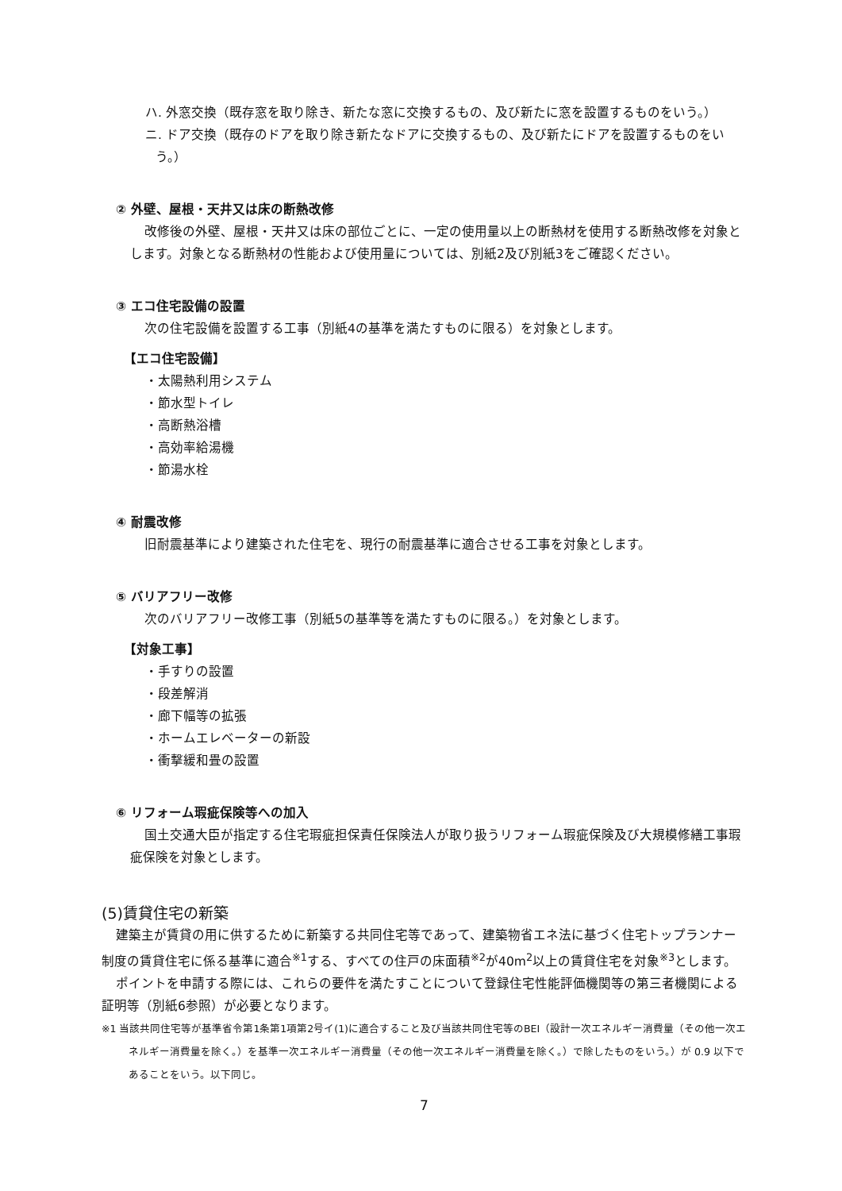ハ. 外窓交換（既存窓を取り除き、新たな窓に交換するもの、及び新たに窓を設置するものをいう。）
ニ. ドア交換（既存のドアを取り除き新たなドアに交換するもの、及び新たにドアを設置するものをい
う。）
② 外壁、屋根・天井又は床の断熱改修
改修後の外壁、屋根・天井又は床の部位ごとに、一定の使用量以上の断熱材を使用する断熱改修を対象とします。対象となる断熱材の性能および使用量については、別紙2及び別紙3をご確認ください。
③ エコ住宅設備の設置
次の住宅設備を設置する工事（別紙4の基準を満たすものに限る）を対象とします。
【エコ住宅設備】
・太陽熱利用システム
・節水型トイレ
・高断熱浴槽
・高効率給湯機
・節湯水栓
④ 耐震改修
旧耐震基準により建築された住宅を、現行の耐震基準に適合させる工事を対象とします。
⑤ バリアフリー改修
次のバリアフリー改修工事（別紙5の基準等を満たすものに限る。）を対象とします。
【対象工事】
・手すりの設置
・段差解消
・廊下幅等の拡張
・ホームエレベーターの新設
・衝撃緩和畳の設置
⑥ リフォーム瑕疵保険等への加入
国土交通大臣が指定する住宅瑕疵担保責任保険法人が取り扱うリフォーム瑕疵保険及び大規模修繕工事瑕疵保険を対象とします。
(5)賃貸住宅の新築
建築主が賃貸の用に供するために新築する共同住宅等であって、建築物省エネ法に基づく住宅トップランナー制度の賃貸住宅に係る基準に適合<sup>※1</sup>する、すべての住戸の床面積<sup>※2</sup>が40m<sup>2</sup>以上の賃貸住宅を対象<sup>※3</sup>とします。
ポイントを申請する際には、これらの要件を満たすことについて登録住宅性能評価機関等の第三者機関による証明等（別紙6参照）が必要となります。
※1 当該共同住宅等が基準省令第1条第1項第2号イ(1)に適合すること及び当該共同住宅等のBEI（設計一次エネルギー消費量（その他一次エネルギー消費量を除く。）を基準一次エネルギー消費量（その他一次エネルギー消費量を除く。）で除したものをいう。）が 0.9 以下であることをいう。以下同じ。
7